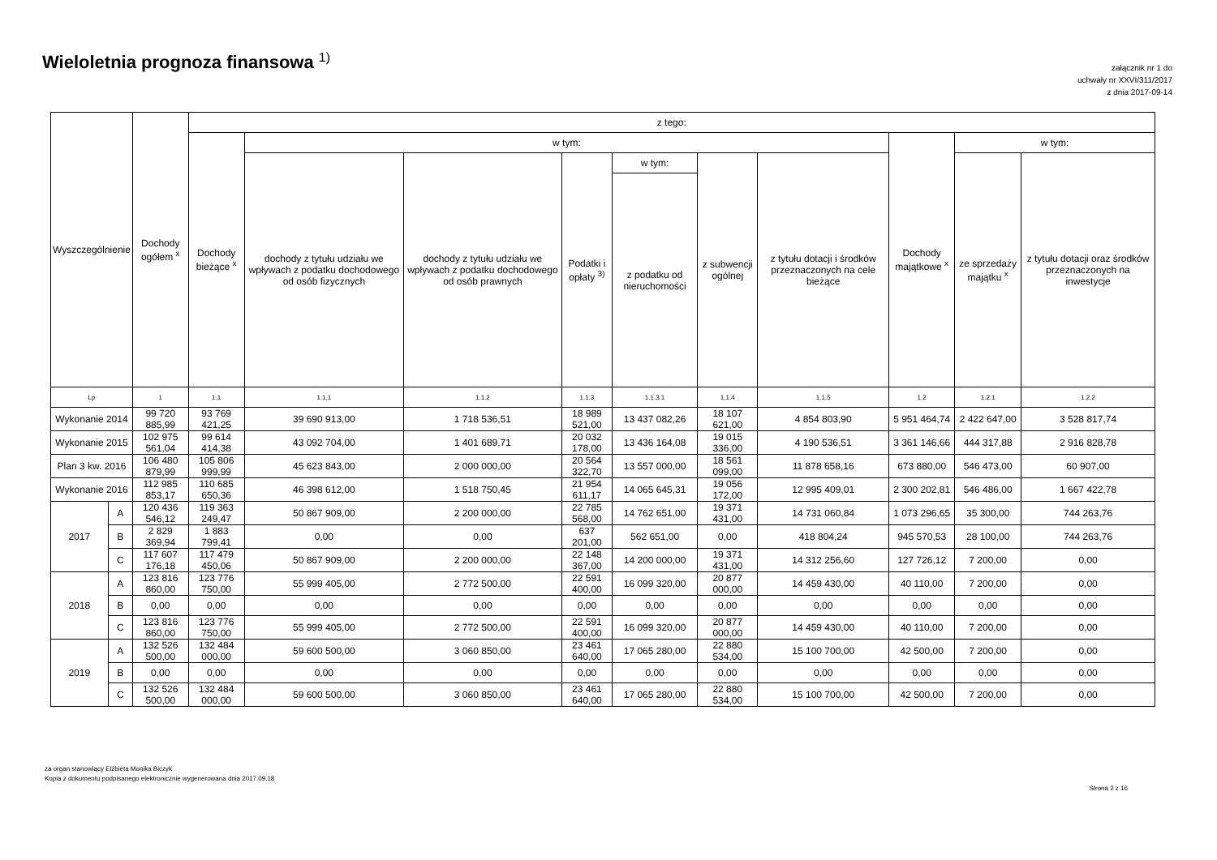Wieloletnia prognoza finansowa <sup>1)</sup>
załącznik nr 1 do
uchwały nr XXVI/311/2017
z dnia 2017-09-14
| Wyszczególnienie | | Dochody ogółem <sup>x</sup> | z tego: | | | | | | | | | |
| --- | --- | --- | --- | --- | --- | --- | --- | --- | --- | --- | --- | --- |
| | | | Dochody bieżące <sup>x</sup> | w tym: | | | | | | Dochody majątkowe <sup>x</sup> | w tym: | |
| | | | | dochody z tytułu udziału we wpływach z podatku dochodowego od osób fizycznych | dochody z tytułu udziału we wpływach z podatku dochodowego od osób prawnych | Podatki i opłaty <sup>3)</sup> | w tym: | z subwencji ogólnej | z tytułu dotacji i środków przeznaczonych na cele bieżące | | ze sprzedaży majątku <sup>x</sup> | z tytułu dotacji oraz środków przeznaczonych na inwestycje |
| | | | | | | | z podatku od nieruchomości | | | | | |
| Lp | | 1 | 1.1 | 1.1.1 | 1.1.2 | 1.1.3 | 1.1.3.1 | 1.1.4 | 1.1.5 | 1.2 | 1.2.1 | 1.2.2 |
| Wykonanie 2014 | | 99 720 885,99 | 93 769 421,25 | 39 690 913,00 | 1 718 536,51 | 18 989 521,00 | 13 437 082,26 | 18 107 621,00 | 4 854 803,90 | 5 951 464,74 | 2 422 647,00 | 3 528 817,74 |
| Wykonanie 2015 | | 102 975 561,04 | 99 614 414,38 | 43 092 704,00 | 1 401 689,71 | 20 032 178,00 | 13 436 164,08 | 19 015 336,00 | 4 190 536,51 | 3 361 146,66 | 444 317,88 | 2 916 828,78 |
| Plan 3 kw. 2016 | | 106 480 879,99 | 105 806 999,99 | 45 623 843,00 | 2 000 000,00 | 20 564 322,70 | 13 557 000,00 | 18 561 099,00 | 11 878 658,16 | 673 880,00 | 546 473,00 | 60 907,00 |
| Wykonanie 2016 | | 112 985 853,17 | 110 685 650,36 | 46 398 612,00 | 1 518 750,45 | 21 954 611,17 | 14 065 645,31 | 19 056 172,00 | 12 995 409,01 | 2 300 202,81 | 546 486,00 | 1 667 422,78 |
| 2017 | A | 120 436 546,12 | 119 363 249,47 | 50 867 909,00 | 2 200 000,00 | 22 785 568,00 | 14 762 651,00 | 19 371 431,00 | 14 731 060,84 | 1 073 296,65 | 35 300,00 | 744 263,76 |
| | B | 2 829 369,94 | 1 883 799,41 | 0,00 | 0,00 | 637 201,00 | 562 651,00 | 0,00 | 418 804,24 | 945 570,53 | 28 100,00 | 744 263,76 |
| | C | 117 607 176,18 | 117 479 450,06 | 50 867 909,00 | 2 200 000,00 | 22 148 367,00 | 14 200 000,00 | 19 371 431,00 | 14 312 256,60 | 127 726,12 | 7 200,00 | 0,00 |
| 2018 | A | 123 816 860,00 | 123 776 750,00 | 55 999 405,00 | 2 772 500,00 | 22 591 400,00 | 16 099 320,00 | 20 877 000,00 | 14 459 430,00 | 40 110,00 | 7 200,00 | 0,00 |
| | B | 0,00 | 0,00 | 0,00 | 0,00 | 0,00 | 0,00 | 0,00 | 0,00 | 0,00 | 0,00 | 0,00 |
| | C | 123 816 860,00 | 123 776 750,00 | 55 999 405,00 | 2 772 500,00 | 22 591 400,00 | 16 099 320,00 | 20 877 000,00 | 14 459 430,00 | 40 110,00 | 7 200,00 | 0,00 |
| 2019 | A | 132 526 500,00 | 132 484 000,00 | 59 600 500,00 | 3 060 850,00 | 23 461 640,00 | 17 065 280,00 | 22 880 534,00 | 15 100 700,00 | 42 500,00 | 7 200,00 | 0,00 |
| | B | 0,00 | 0,00 | 0,00 | 0,00 | 0,00 | 0,00 | 0,00 | 0,00 | 0,00 | 0,00 | 0,00 |
| | C | 132 526 500,00 | 132 484 000,00 | 59 600 500,00 | 3 060 850,00 | 23 461 640,00 | 17 065 280,00 | 22 880 534,00 | 15 100 700,00 | 42 500,00 | 7 200,00 | 0,00 |
za organ stanowiący Elżbieta Monika Biczyk
Kopia z dokumentu podpisanego elektronicznie wygenerowana dnia 2017.09.18
Strona 2 z 16